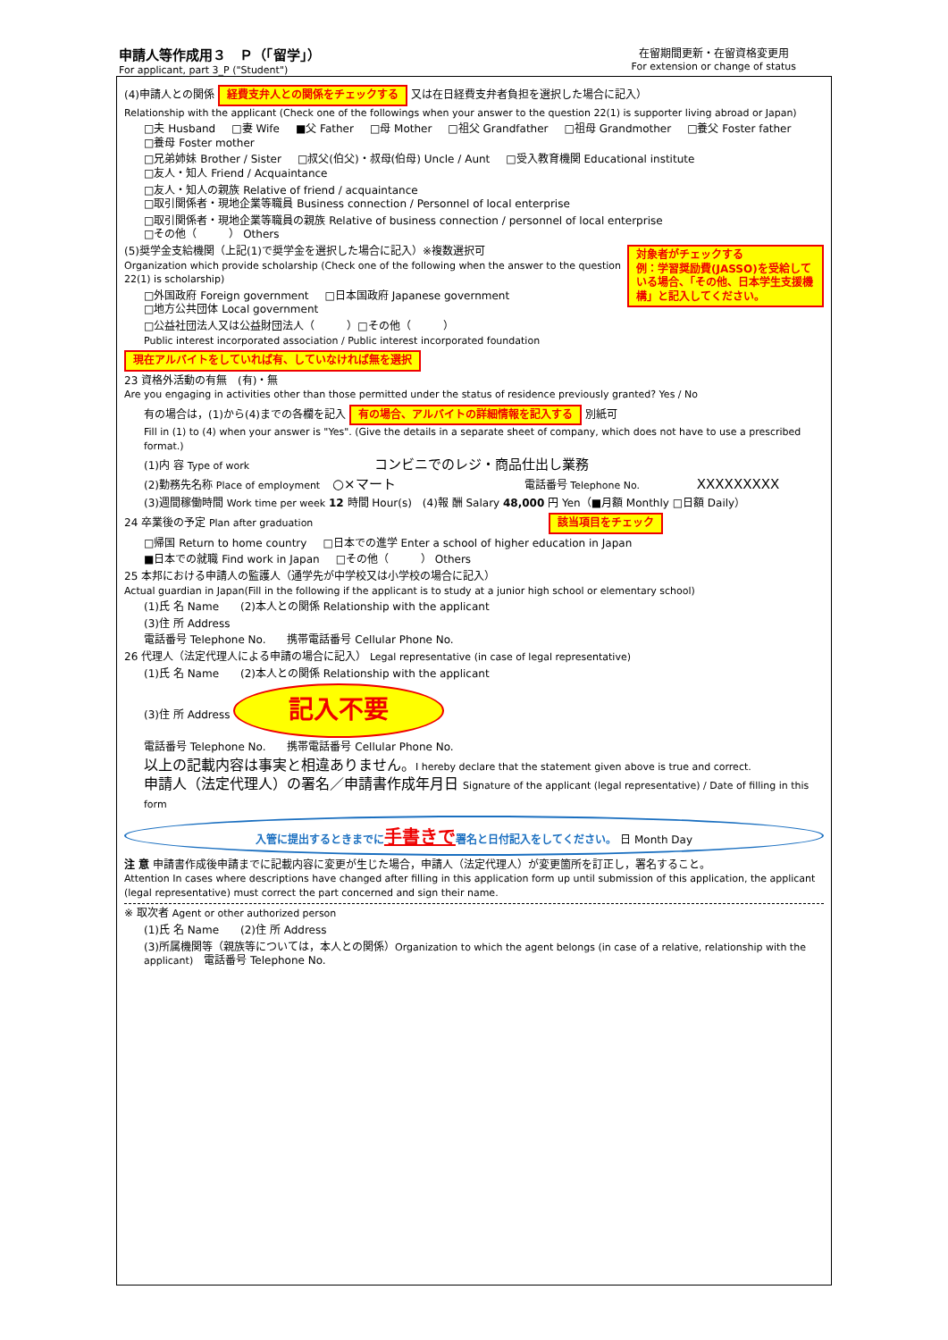申請人等作成用３　Ｐ（「留学」）
For applicant, part 3_P ("Student")
在留期間更新・在留資格変更用
For extension or change of status
(4)申請人との関係 経費支弁人との関係をチェックする 又は在日経費支弁者負担を選択した場合に記入）
Relationship with the applicant (Check one of the followings when your answer to the question 22(1) is supporter living abroad or Japan)
□夫 Husband □妻 Wife ■父 Father □母 Mother □祖父 Grandfather □祖母 Grandmother □養父 Foster father □養母 Foster mother
□兄弟姉妹 Brother / Sister □叔父(伯父)・叔母(伯母) Uncle / Aunt □受入教育機関 Educational institute □友人・知人 Friend / Acquaintance
□友人・知人の親族 Relative of friend / acquaintance □取引関係者・現地企業等職員 Business connection / Personnel of local enterprise
□取引関係者・現地企業等職員の親族 Relative of business connection / personnel of local enterprise □その他（　　　） Others
対象者がチェックする
例：学習奨励費(JASSO)を受給している場合、「その他、日本学生支援機構」と記入してください。 (5)奨学金支給機関（上記(1)で奨学金を選択した場合に記入）※複数選択可
Organization which provide scholarship (Check one of the following when the answer to the question 22(1) is scholarship)
□外国政府 Foreign government □日本国政府 Japanese government □地方公共団体 Local government
□公益社団法人又は公益財団法人（　　　）□その他（　　　）
Public interest incorporated association / Public interest incorporated foundation
現在アルバイトをしていれば有、していなければ無を選択
23 資格外活動の有無　(有)・無
Are you engaging in activities other than those permitted under the status of residence previously granted? Yes / No
有の場合は，(1)から(4)までの各欄を記入 有の場合、アルバイトの詳細情報を記入する 別紙可
Fill in (1) to (4) when your answer is "Yes". (Give the details in a separate sheet of company, which does not have to use a prescribed format.)
(1)内 容 Type of work コンビニでのレジ・商品仕出し業務
(2)勤務先名称 Place of employment ○×マート 電話番号 Telephone No. XXXXXXXXX
(3)週間稼働時間 Work time per week 12 時間 Hour(s)　(4)報 酬 Salary 48,000 円 Yen（■月額 Monthly □日額 Daily）
24 卒業後の予定 Plan after graduation 該当項目をチェック
□帰国 Return to home country □日本での進学 Enter a school of higher education in Japan
■日本での就職 Find work in Japan □その他（　　　） Others
25 本邦における申請人の監護人（通学先が中学校又は小学校の場合に記入）
Actual guardian in Japan(Fill in the following if the applicant is to study at a junior high school or elementary school)
(1)氏 名 Name　　(2)本人との関係 Relationship with the applicant
(3)住 所 Address
電話番号 Telephone No.　　携帯電話番号 Cellular Phone No.
26 代理人（法定代理人による申請の場合に記入） Legal representative (in case of legal representative)
(1)氏 名 Name　　(2)本人との関係 Relationship with the applicant
(3)住 所 Address 記入不要
電話番号 Telephone No.　　携帯電話番号 Cellular Phone No.
以上の記載内容は事実と相違ありません。I hereby declare that the statement given above is true and correct.
申請人（法定代理人）の署名／申請書作成年月日 Signature of the applicant (legal representative) / Date of filling in this form
入管に提出するときまでに手書きで署名と日付記入をしてください。 日 Month Day
注 意 申請書作成後申請までに記載内容に変更が生じた場合，申請人（法定代理人）が変更箇所を訂正し，署名すること。
Attention In cases where descriptions have changed after filling in this application form up until submission of this application, the applicant (legal representative) must correct the part concerned and sign their name.
※ 取次者 Agent or other authorized person
(1)氏 名 Name　　(2)住 所 Address
(3)所属機関等（親族等については，本人との関係）Organization to which the agent belongs (in case of a relative, relationship with the applicant)　電話番号 Telephone No.